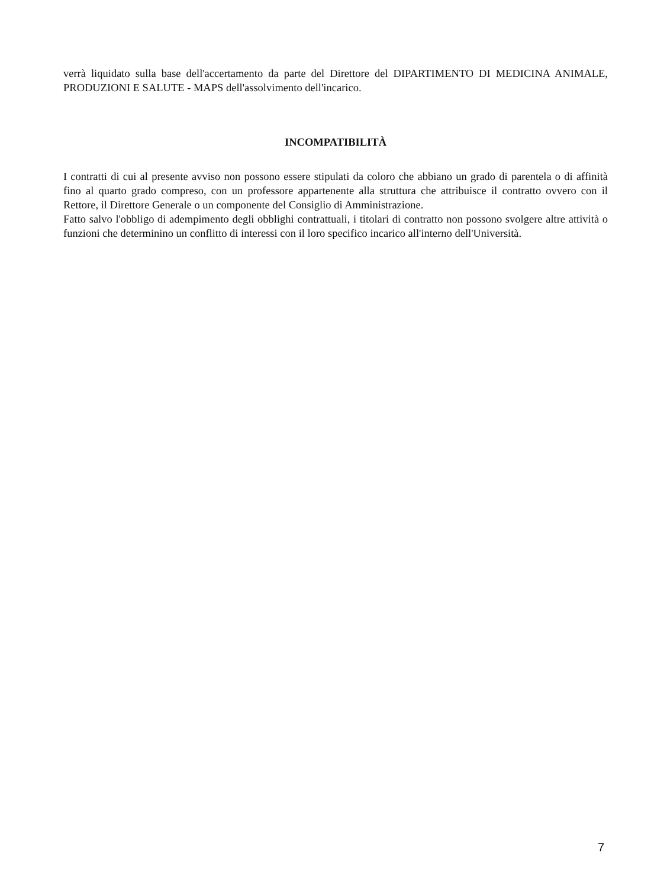verrà liquidato sulla base dell'accertamento da parte del Direttore del DIPARTIMENTO DI MEDICINA ANIMALE, PRODUZIONI E SALUTE - MAPS dell'assolvimento dell'incarico.
INCOMPATIBILITÀ
I contratti di cui al presente avviso non possono essere stipulati da coloro che abbiano un grado di parentela o di affinità fino al quarto grado compreso, con un professore appartenente alla struttura che attribuisce il contratto ovvero con il Rettore, il Direttore Generale o un componente del Consiglio di Amministrazione.
Fatto salvo l'obbligo di adempimento degli obblighi contrattuali, i titolari di contratto non possono svolgere altre attività o funzioni che determinino un conflitto di interessi con il loro specifico incarico all'interno dell'Università.
7